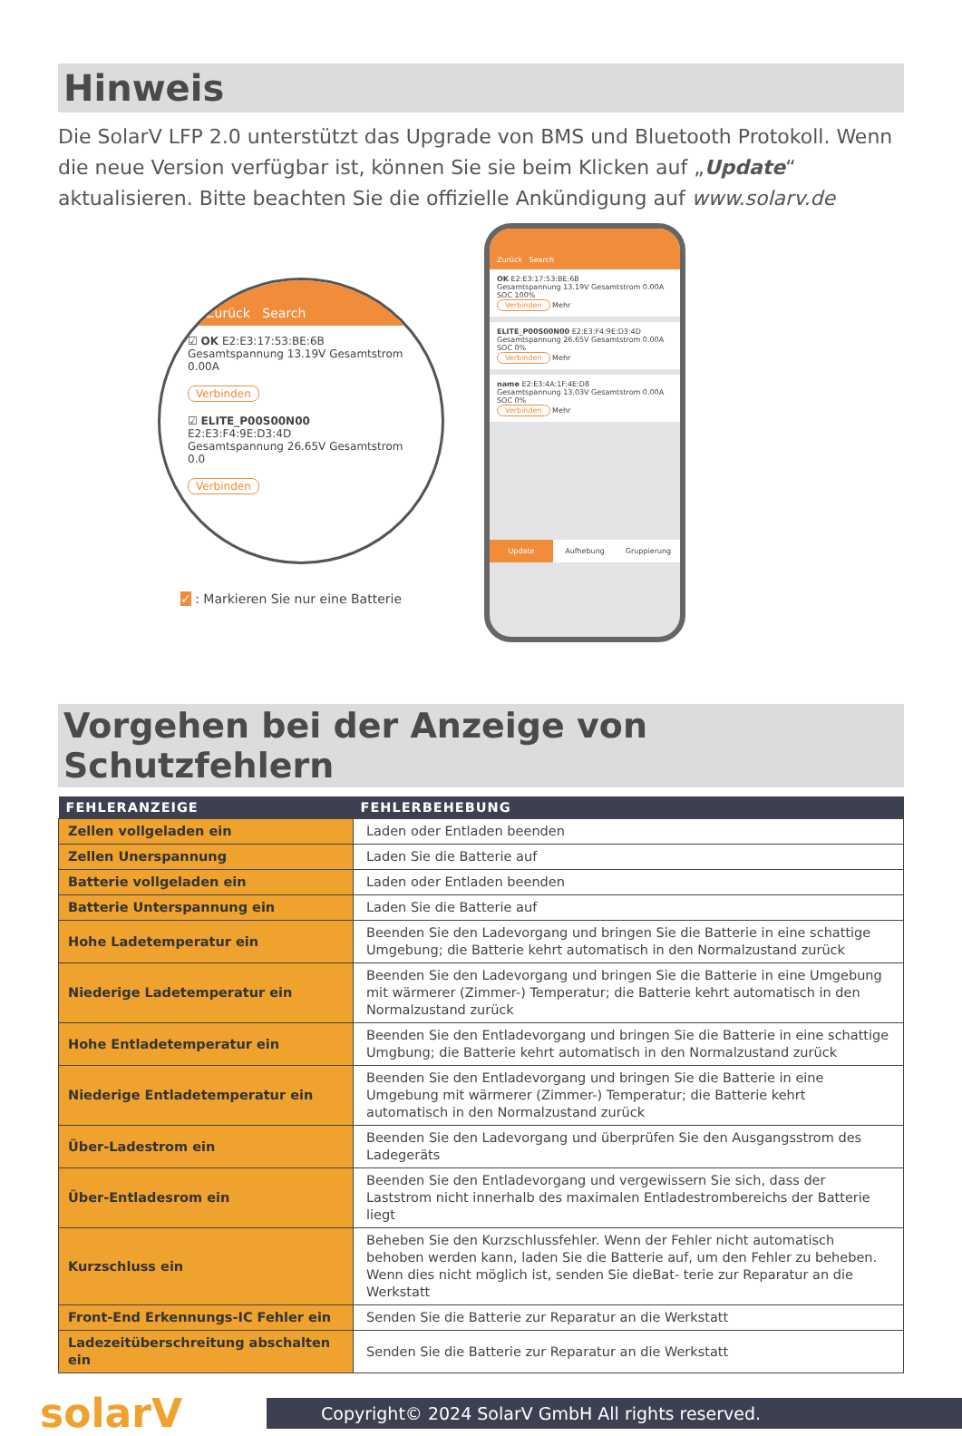Hinweis
Die SolarV LFP 2.0 unterstützt das Upgrade von BMS und Bluetooth Protokoll. Wenn die neue Version verfügbar ist, können Sie sie beim Klicken auf „Update“ aktualisieren. Bitte beachten Sie die offizielle Ankündigung auf www.solarv.de
Zurück Search
☑ OK E2:E3:17:53:BE:6B
Gesamtspannung 13.19V Gesamtstrom 0.00A
Verbinden
☑ ELITE_P00S00N00 E2:E3:F4:9E:D3:4D
Gesamtspannung 26.65V Gesamtstrom 0.0
Verbinden
✓ : Markieren Sie nur eine Batterie
Zurück Search
OK E2:E3:17:53:BE:6B
Gesamtspannung 13.19V Gesamtstrom 0.00A SOC 100%
Verbinden Mehr
ELITE_P00S00N00 E2:E3:F4:9E:D3:4D
Gesamtspannung 26.65V Gesamtstrom 0.00A SOC 0%
Verbinden Mehr
name E2:E3:4A:1F:4E:D8
Gesamtspannung 13.03V Gesamtstrom 0.00A SOC 0%
Verbinden Mehr
Update Aufhebung Gruppierung
Vorgehen bei der Anzeige von Schutzfehlern
| FEHLERANZEIGE | FEHLERBEHEBUNG |
| --- | --- |
| Zellen vollgeladen ein | Laden oder Entladen beenden |
| Zellen Unerspannung | Laden Sie die Batterie auf |
| Batterie vollgeladen ein | Laden oder Entladen beenden |
| Batterie Unterspannung ein | Laden Sie die Batterie auf |
| Hohe Ladetemperatur ein | Beenden Sie den Ladevorgang und bringen Sie die Batterie in eine schattige Umgebung; die Batterie kehrt automatisch in den Normalzustand zurück |
| Niederige Ladetemperatur ein | Beenden Sie den Ladevorgang und bringen Sie die Batterie in eine Umgebung mit wärmerer (Zimmer-) Temperatur; die Batterie kehrt automatisch in den Normalzustand zurück |
| Hohe Entladetemperatur ein | Beenden Sie den Entladevorgang und bringen Sie die Batterie in eine schattige Umgbung; die Batterie kehrt automatisch in den Normalzustand zurück |
| Niederige Entladetemperatur ein | Beenden Sie den Entladevorgang und bringen Sie die Batterie in eine Umgebung mit wärmerer (Zimmer-) Temperatur; die Batterie kehrt automatisch in den Normalzustand zurück |
| Über-Ladestrom ein | Beenden Sie den Ladevorgang und überprüfen Sie den Ausgangsstrom des Ladegeräts |
| Über-Entladesrom ein | Beenden Sie den Entladevorgang und vergewissern Sie sich, dass der Laststrom nicht innerhalb des maximalen Entladestrombereichs der Batterie liegt |
| Kurzschluss ein | Beheben Sie den Kurzschlussfehler. Wenn der Fehler nicht automatisch behoben werden kann, laden Sie die Batterie auf, um den Fehler zu beheben. Wenn dies nicht möglich ist, senden Sie dieBat- terie zur Reparatur an die Werkstatt |
| Front-End Erkennungs-IC Fehler ein | Senden Sie die Batterie zur Reparatur an die Werkstatt |
| Ladezeitüberschreitung abschalten ein | Senden Sie die Batterie zur Reparatur an die Werkstatt |
solarV
Copyright© 2024 SolarV GmbH All rights reserved.